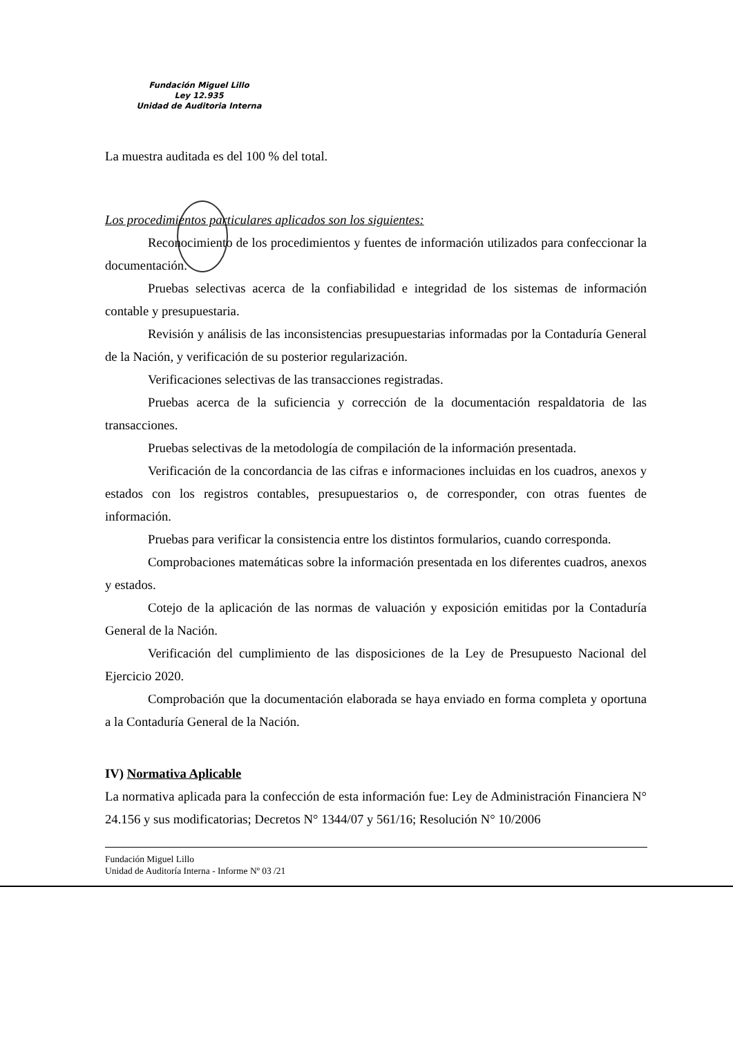Fundación Miguel Lillo
Ley 12.935
Unidad de Auditoria Interna
La muestra auditada es del 100 % del total.
Los procedimientos particulares aplicados son los siguientes:
Reconocimiento de los procedimientos y fuentes de información utilizados para confeccionar la documentación.
Pruebas selectivas acerca de la confiabilidad e integridad de los sistemas de información contable y presupuestaria.
Revisión y análisis de las inconsistencias presupuestarias informadas por la Contaduría General de la Nación, y verificación de su posterior regularización.
Verificaciones selectivas de las transacciones registradas.
Pruebas acerca de la suficiencia y corrección de la documentación respaldatoria de las transacciones.
Pruebas selectivas de la metodología de compilación de la información presentada.
Verificación de la concordancia de las cifras e informaciones incluidas en los cuadros, anexos y estados con los registros contables, presupuestarios o, de corresponder, con otras fuentes de información.
Pruebas para verificar la consistencia entre los distintos formularios, cuando corresponda.
Comprobaciones matemáticas sobre la información presentada en los diferentes cuadros, anexos y estados.
Cotejo de la aplicación de las normas de valuación y exposición emitidas por la Contaduría General de la Nación.
Verificación del cumplimiento de las disposiciones de la Ley de Presupuesto Nacional del Ejercicio 2020.
Comprobación que la documentación elaborada se haya enviado en forma completa y oportuna a la Contaduría General de la Nación.
IV) Normativa Aplicable
La normativa aplicada para la confección de esta información fue: Ley de Administración Financiera N° 24.156 y sus modificatorias; Decretos N° 1344/07 y 561/16; Resolución N° 10/2006
Fundación Miguel Lillo
Unidad de Auditoría Interna - Informe Nº 03 /21